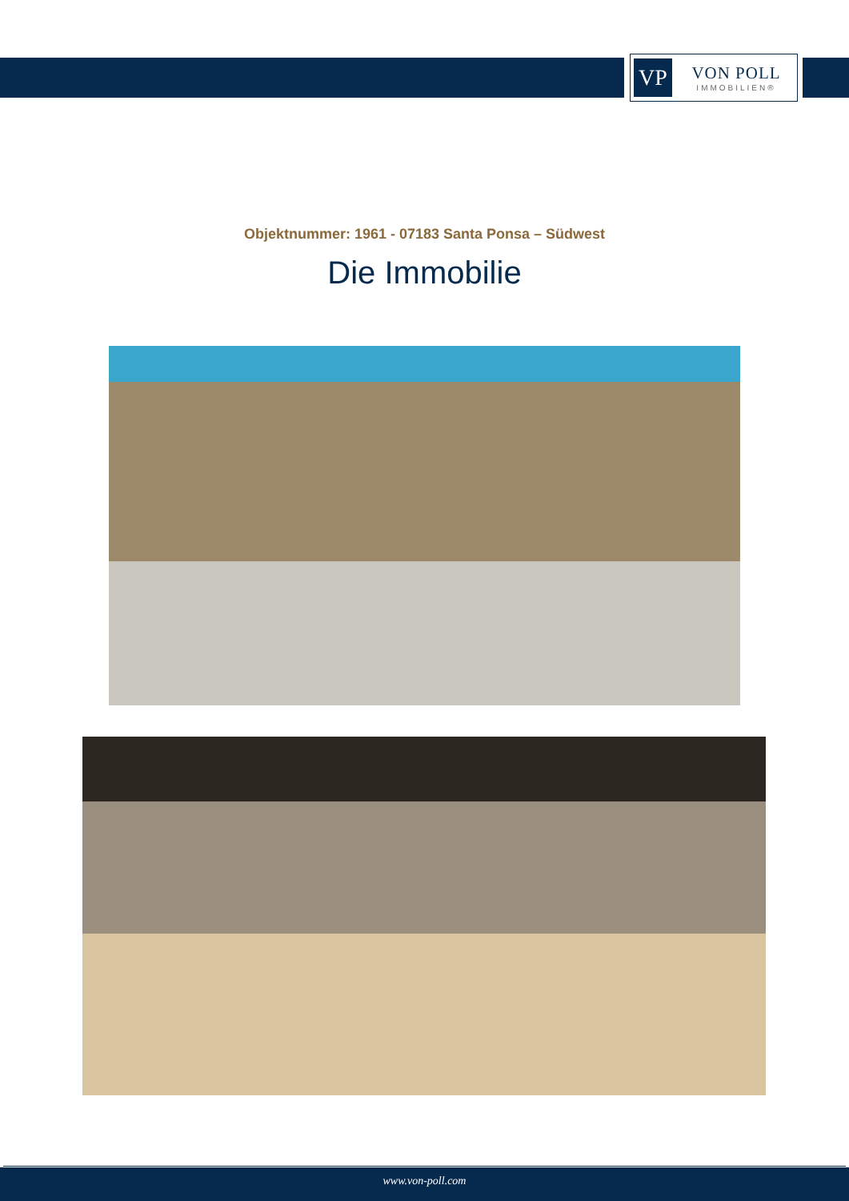VP
VON POLL
IMMOBILIEN®
Objektnummer: 1961 - 07183 Santa Ponsa – Südwest
Die Immobilie
www.von-poll.com